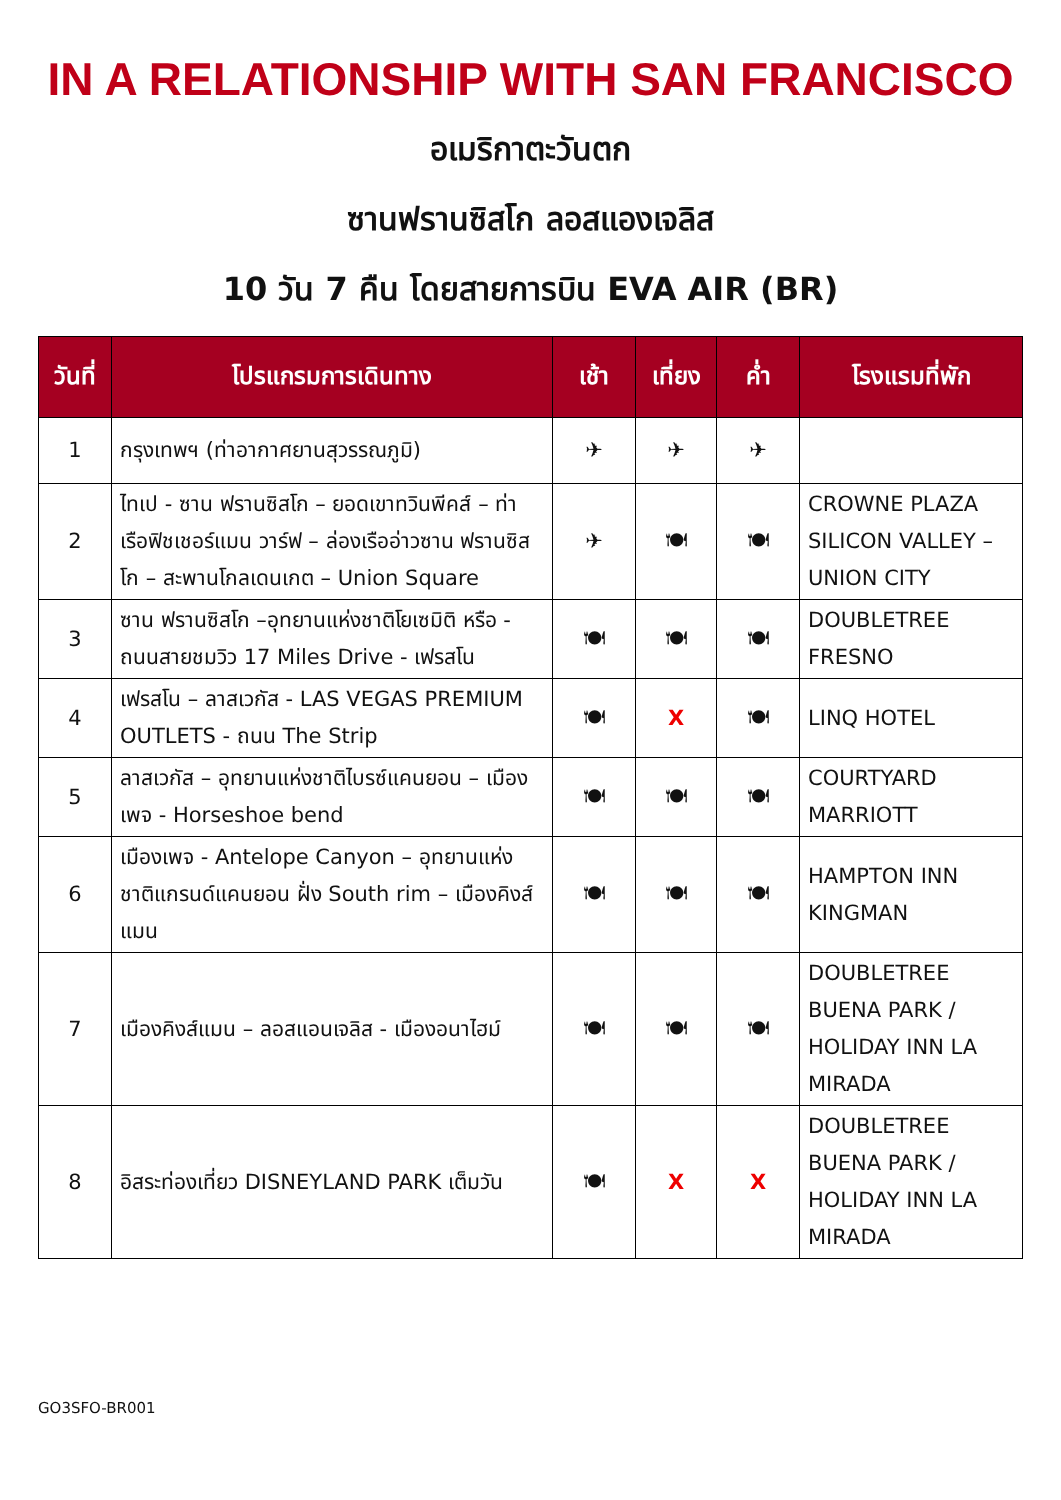IN A RELATIONSHIP WITH SAN FRANCISCO
อเมริกาตะวันตก
ซานฟรานซิสโก ลอสแองเจลิส
10 วัน 7 คืน โดยสายการบิน EVA AIR (BR)
| วันที่ | โปรแกรมการเดินทาง | เช้า | เที่ยง | ค่ำ | โรงแรมที่พัก |
| --- | --- | --- | --- | --- | --- |
| 1 | กรุงเทพฯ (ท่าอากาศยานสุวรรณภูมิ) | ✈ | ✈ | ✈ | |
| 2 | ไทเป - ซาน ฟรานซิสโก – ยอดเขาทวินพีคส์ – ท่าเรือฟิชเชอร์แมน วาร์ฟ – ล่องเรืออ่าวซาน ฟรานซิสโก – สะพานโกลเดนเกต – Union Square | ✈ | 🍽 | 🍽 | CROWNE PLAZA SILICON VALLEY – UNION CITY |
| 3 | ซาน ฟรานซิสโก –อุทยานแห่งชาติโยเซมิติ หรือ - ถนนสายชมวิว 17 Miles Drive - เฟรสโน | 🍽 | 🍽 | 🍽 | DOUBLETREE FRESNO |
| 4 | เฟรสโน – ลาสเวกัส - LAS VEGAS PREMIUM OUTLETS - ถนน The Strip | 🍽 | X | 🍽 | LINQ HOTEL |
| 5 | ลาสเวกัส – อุทยานแห่งชาติไบรซ์แคนยอน – เมืองเพจ - Horseshoe bend | 🍽 | 🍽 | 🍽 | COURTYARD MARRIOTT |
| 6 | เมืองเพจ - Antelope Canyon – อุทยานแห่งชาติแกรนด์แคนยอน ฝั่ง South rim – เมืองคิงส์แมน | 🍽 | 🍽 | 🍽 | HAMPTON INN KINGMAN |
| 7 | เมืองคิงส์แมน – ลอสแอนเจลิส - เมืองอนาไฮม์ | 🍽 | 🍽 | 🍽 | DOUBLETREE BUENA PARK / HOLIDAY INN LA MIRADA |
| 8 | อิสระท่องเที่ยว DISNEYLAND PARK เต็มวัน | 🍽 | X | X | DOUBLETREE BUENA PARK / HOLIDAY INN LA MIRADA |
GO3SFO-BR001